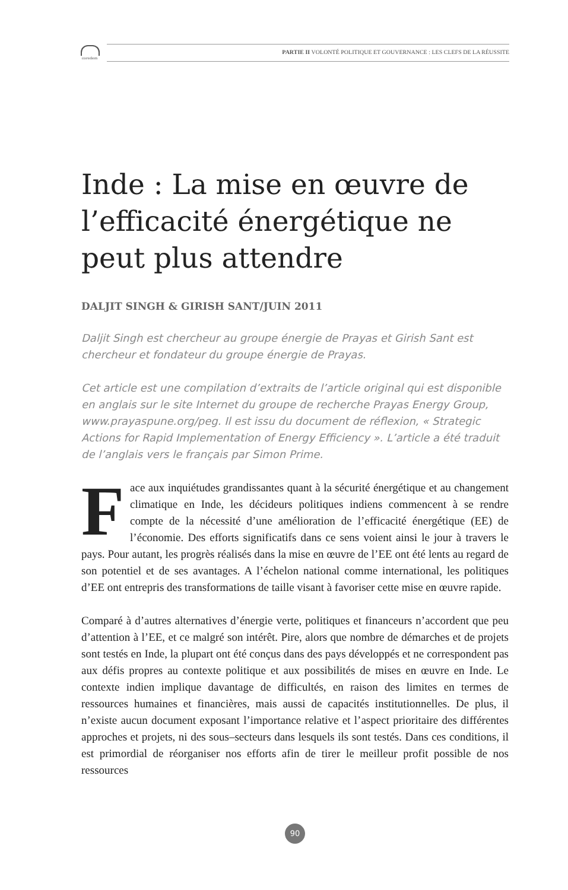coredem
PARTIE II VOLONTÉ POLITIQUE ET GOUVERNANCE : LES CLEFS DE LA RÉUSSITE
Inde : La mise en œuvre de l’efficacité énergétique ne peut plus attendre
DALJIT SINGH & GIRISH SANT/JUIN 2011
Daljit Singh est chercheur au groupe énergie de Prayas et Girish Sant est chercheur et fondateur du groupe énergie de Prayas.
Cet article est une compilation d’extraits de l’article original qui est disponible en anglais sur le site Internet du groupe de recherche Prayas Energy Group, www.prayaspune.org/peg. Il est issu du document de réflexion, « Strategic Actions for Rapid Implementation of Energy Efficiency ». L’article a été traduit de l’anglais vers le français par Simon Prime.
Face aux inquiétudes grandissantes quant à la sécurité énergétique et au changement climatique en Inde, les décideurs politiques indiens commencent à se rendre compte de la nécessité d’une amélioration de l’efficacité énergétique (EE) de l’économie. Des efforts significatifs dans ce sens voient ainsi le jour à travers le pays. Pour autant, les progrès réalisés dans la mise en œuvre de l’EE ont été lents au regard de son potentiel et de ses avantages. A l’échelon national comme international, les politiques d’EE ont entrepris des transformations de taille visant à favoriser cette mise en œuvre rapide.
Comparé à d’autres alternatives d’énergie verte, politiques et financeurs n’accordent que peu d’attention à l’EE, et ce malgré son intérêt. Pire, alors que nombre de démarches et de projets sont testés en Inde, la plupart ont été conçus dans des pays développés et ne correspondent pas aux défis propres au contexte politique et aux possibilités de mises en œuvre en Inde. Le contexte indien implique davantage de difficultés, en raison des limites en termes de ressources humaines et financières, mais aussi de capacités institutionnelles. De plus, il n’existe aucun document exposant l’importance relative et l’aspect prioritaire des différentes approches et projets, ni des sous–secteurs dans lesquels ils sont testés. Dans ces conditions, il est primordial de réorganiser nos efforts afin de tirer le meilleur profit possible de nos ressources
90